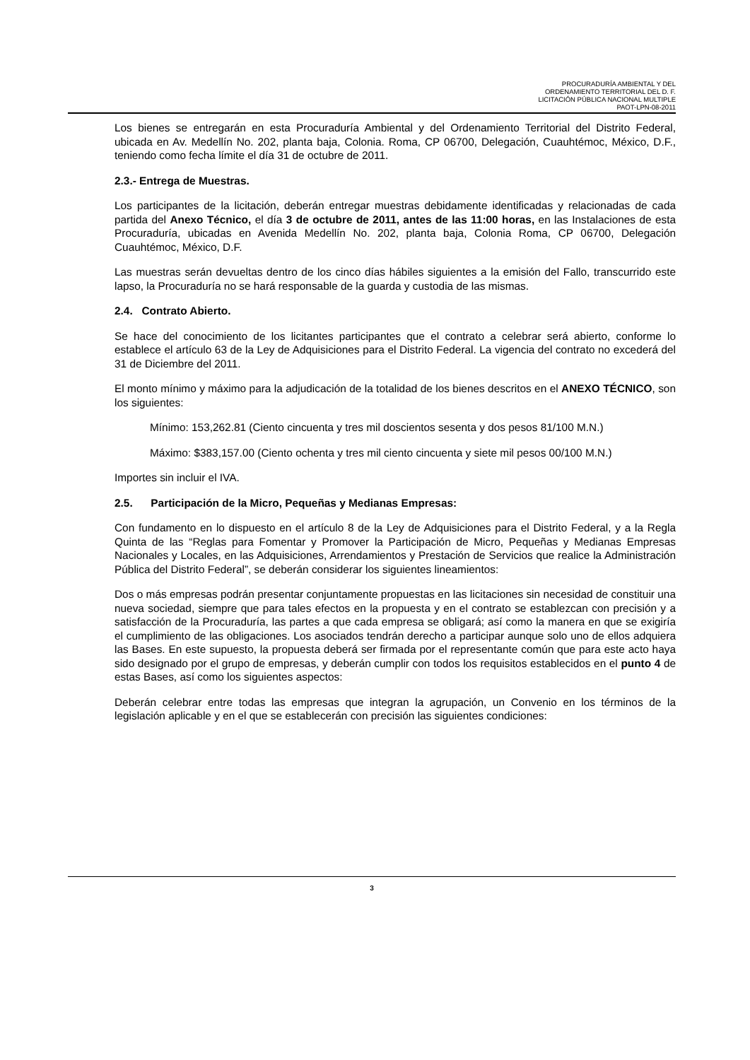PROCURADURÍA AMBIENTAL Y DEL
ORDENAMIENTO TERRITORIAL DEL D. F.
LICITACIÓN PÚBLICA NACIONAL MULTIPLE
PAOT-LPN-08-2011
Los bienes se entregarán en esta Procuraduría Ambiental y del Ordenamiento Territorial del Distrito Federal, ubicada en Av. Medellín No. 202, planta baja, Colonia. Roma, CP 06700, Delegación, Cuauhtémoc, México, D.F., teniendo como fecha límite el día 31 de octubre de 2011.
2.3.- Entrega de Muestras.
Los participantes de la licitación, deberán entregar muestras debidamente identificadas y relacionadas de cada partida del Anexo Técnico, el día 3 de octubre de 2011, antes de las 11:00 horas, en las Instalaciones de esta Procuraduría, ubicadas en Avenida Medellín No. 202, planta baja, Colonia Roma, CP 06700, Delegación Cuauhtémoc, México, D.F.
Las muestras serán devueltas dentro de los cinco días hábiles siguientes a la emisión del Fallo, transcurrido este lapso, la Procuraduría no se hará responsable de la guarda y custodia de las mismas.
2.4. Contrato Abierto.
Se hace del conocimiento de los licitantes participantes que el contrato a celebrar será abierto, conforme lo establece el artículo 63 de la Ley de Adquisiciones para el Distrito Federal. La vigencia del contrato no excederá del 31 de Diciembre del 2011.
El monto mínimo y máximo para la adjudicación de la totalidad de los bienes descritos en el ANEXO TÉCNICO, son los siguientes:
Mínimo: 153,262.81 (Ciento cincuenta y tres mil doscientos sesenta y dos pesos 81/100 M.N.)
Máximo: $383,157.00 (Ciento ochenta y tres mil ciento cincuenta y siete mil pesos 00/100 M.N.)
Importes sin incluir el IVA.
2.5. Participación de la Micro, Pequeñas y Medianas Empresas:
Con fundamento en lo dispuesto en el artículo 8 de la Ley de Adquisiciones para el Distrito Federal, y a la Regla Quinta de las “Reglas para Fomentar y Promover la Participación de Micro, Pequeñas y Medianas Empresas Nacionales y Locales, en las Adquisiciones, Arrendamientos y Prestación de Servicios que realice la Administración Pública del Distrito Federal”, se deberán considerar los siguientes lineamientos:
Dos o más empresas podrán presentar conjuntamente propuestas en las licitaciones sin necesidad de constituir una nueva sociedad, siempre que para tales efectos en la propuesta y en el contrato se establezcan con precisión y a satisfacción de la Procuraduría, las partes a que cada empresa se obligará; así como la manera en que se exigiría el cumplimiento de las obligaciones. Los asociados tendrán derecho a participar aunque solo uno de ellos adquiera las Bases. En este supuesto, la propuesta deberá ser firmada por el representante común que para este acto haya sido designado por el grupo de empresas, y deberán cumplir con todos los requisitos establecidos en el punto 4 de estas Bases, así como los siguientes aspectos:
Deberán celebrar entre todas las empresas que integran la agrupación, un Convenio en los términos de la legislación aplicable y en el que se establecerán con precisión las siguientes condiciones:
3